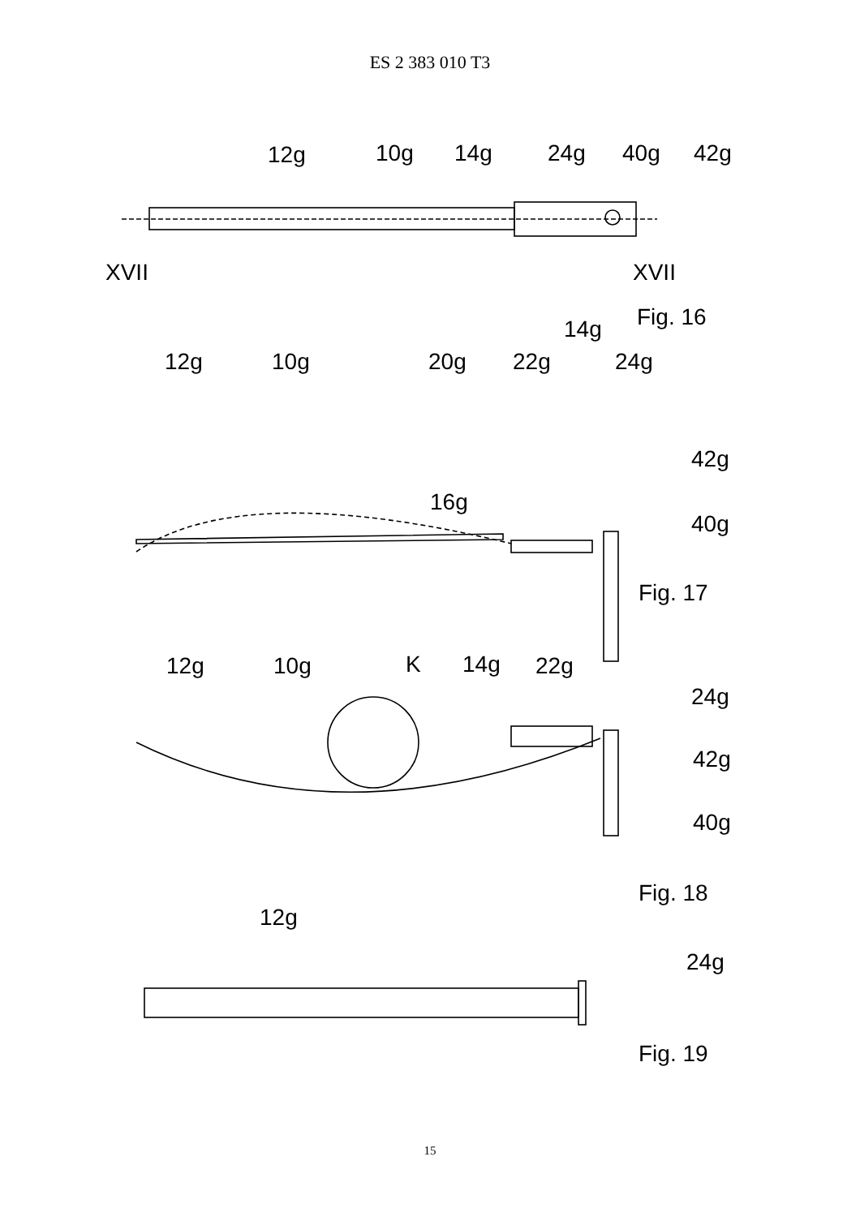ES 2 383 010 T3
12g
10g
14g
24g
40g
42g
XVII
XVII
Fig. 16
14g
12g
10g
20g
22g
24g
42g
16g
40g
Fig. 17
12g
10g
K
14g
22g
24g
42g
40g
Fig. 18
12g
24g
Fig. 19
15